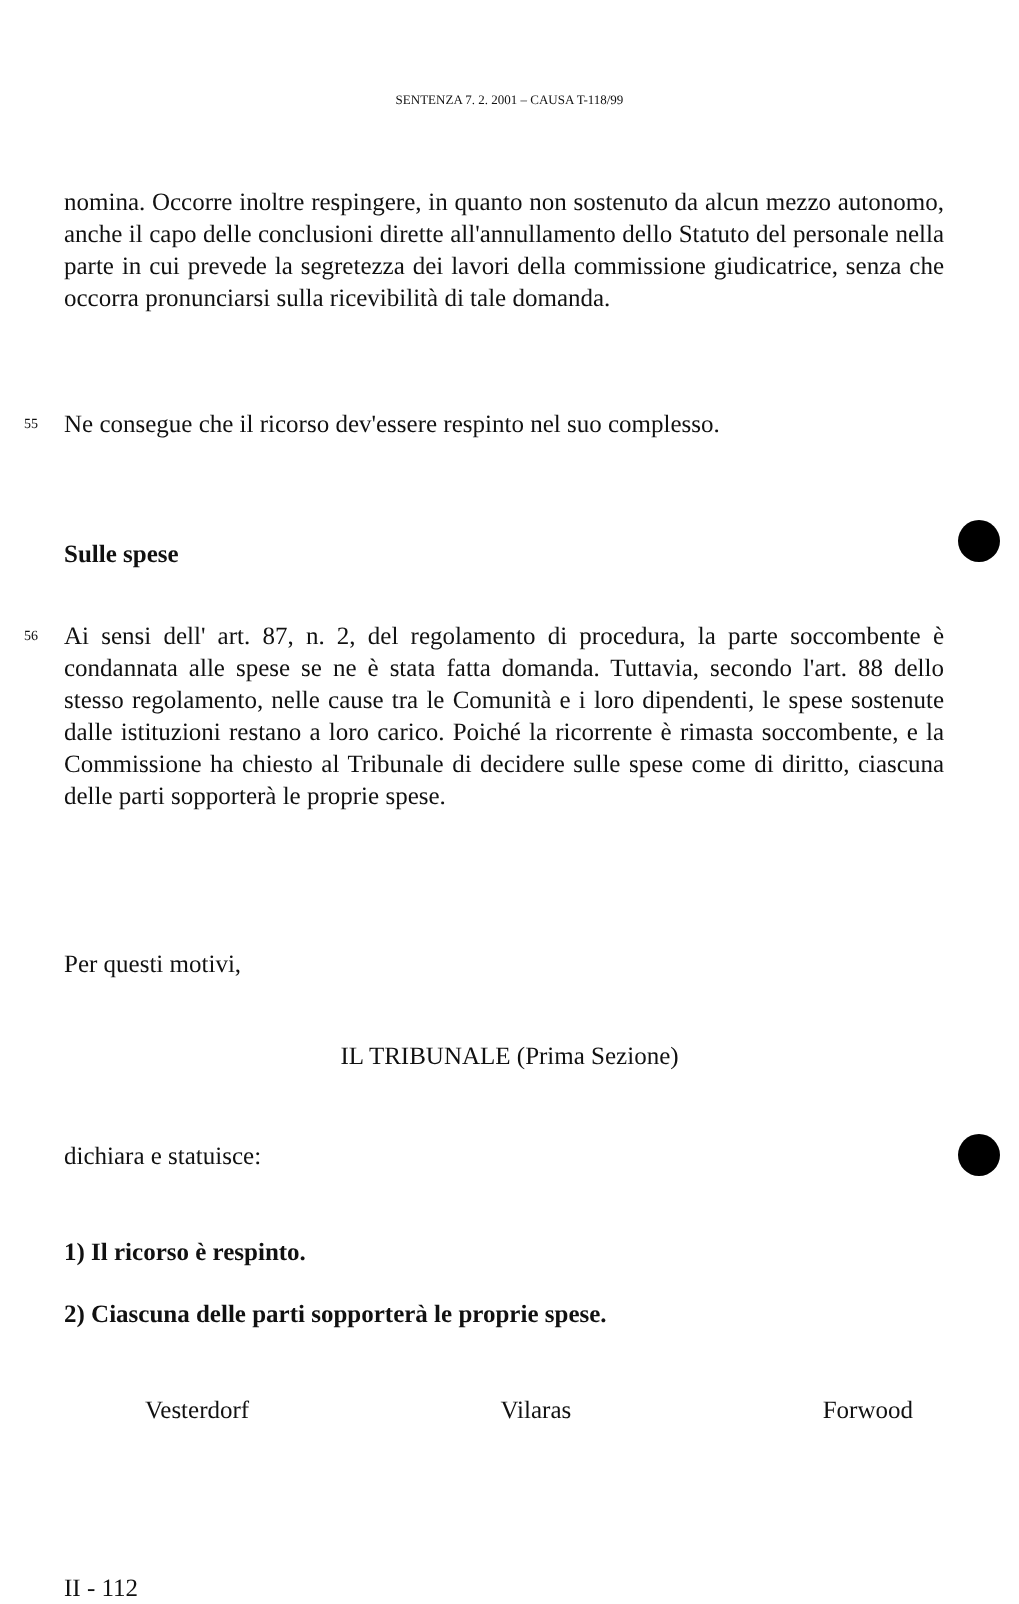SENTENZA 7. 2. 2001 – CAUSA T-118/99
nomina. Occorre inoltre respingere, in quanto non sostenuto da alcun mezzo autonomo, anche il capo delle conclusioni dirette all'annullamento dello Statuto del personale nella parte in cui prevede la segretezza dei lavori della commissione giudicatrice, senza che occorra pronunciarsi sulla ricevibilità di tale domanda.
55
Ne consegue che il ricorso dev'essere respinto nel suo complesso.
Sulle spese
56
Ai sensi dell' art. 87, n. 2, del regolamento di procedura, la parte soccombente è condannata alle spese se ne è stata fatta domanda. Tuttavia, secondo l'art. 88 dello stesso regolamento, nelle cause tra le Comunità e i loro dipendenti, le spese sostenute dalle istituzioni restano a loro carico. Poiché la ricorrente è rimasta soccombente, e la Commissione ha chiesto al Tribunale di decidere sulle spese come di diritto, ciascuna delle parti sopporterà le proprie spese.
Per questi motivi,
IL TRIBUNALE (Prima Sezione)
dichiara e statuisce:
1) Il ricorso è respinto.
2) Ciascuna delle parti sopporterà le proprie spese.
Vesterdorf Vilaras Forwood
II - 112